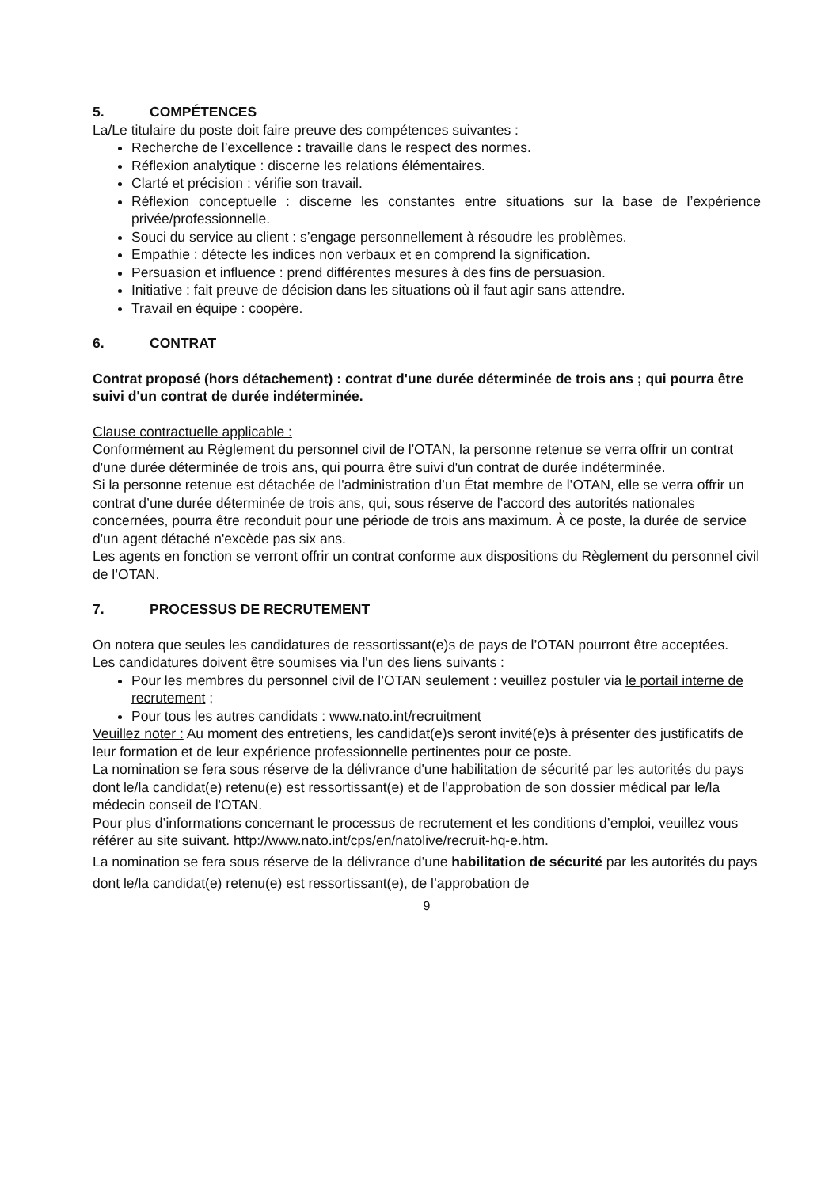5. COMPÉTENCES
La/Le titulaire du poste doit faire preuve des compétences suivantes :
Recherche de l’excellence : travaille dans le respect des normes.
Réflexion analytique : discerne les relations élémentaires.
Clarté et précision : vérifie son travail.
Réflexion conceptuelle : discerne les constantes entre situations sur la base de l’expérience privée/professionnelle.
Souci du service au client : s’engage personnellement à résoudre les problèmes.
Empathie : détecte les indices non verbaux et en comprend la signification.
Persuasion et influence : prend différentes mesures à des fins de persuasion.
Initiative : fait preuve de décision dans les situations où il faut agir sans attendre.
Travail en équipe : coopère.
6. CONTRAT
Contrat proposé (hors détachement) : contrat d'une durée déterminée de trois ans ; qui pourra être suivi d'un contrat de durée indéterminée.
Clause contractuelle applicable :
Conformément au Règlement du personnel civil de l'OTAN, la personne retenue se verra offrir un contrat d'une durée déterminée de trois ans, qui pourra être suivi d'un contrat de durée indéterminée.
Si la personne retenue est détachée de l'administration d’un État membre de l’OTAN, elle se verra offrir un contrat d’une durée déterminée de trois ans, qui, sous réserve de l’accord des autorités nationales concernées, pourra être reconduit pour une période de trois ans maximum. À ce poste, la durée de service d'un agent détaché n'excède pas six ans.
Les agents en fonction se verront offrir un contrat conforme aux dispositions du Règlement du personnel civil de l’OTAN.
7. PROCESSUS DE RECRUTEMENT
On notera que seules les candidatures de ressortissant(e)s de pays de l’OTAN pourront être acceptées.
Les candidatures doivent être soumises via l'un des liens suivants :
Pour les membres du personnel civil de l’OTAN seulement : veuillez postuler via le portail interne de recrutement ;
Pour tous les autres candidats : www.nato.int/recruitment
Veuillez noter : Au moment des entretiens, les candidat(e)s seront invité(e)s à présenter des justificatifs de leur formation et de leur expérience professionnelle pertinentes pour ce poste.
La nomination se fera sous réserve de la délivrance d'une habilitation de sécurité par les autorités du pays dont le/la candidat(e) retenu(e) est ressortissant(e) et de l'approbation de son dossier médical par le/la médecin conseil de l'OTAN.
Pour plus d’informations concernant le processus de recrutement et les conditions d’emploi, veuillez vous référer au site suivant. http://www.nato.int/cps/en/natolive/recruit-hq-e.htm.
La nomination se fera sous réserve de la délivrance d’une habilitation de sécurité par les autorités du pays dont le/la candidat(e) retenu(e) est ressortissant(e), de l’approbation de
9